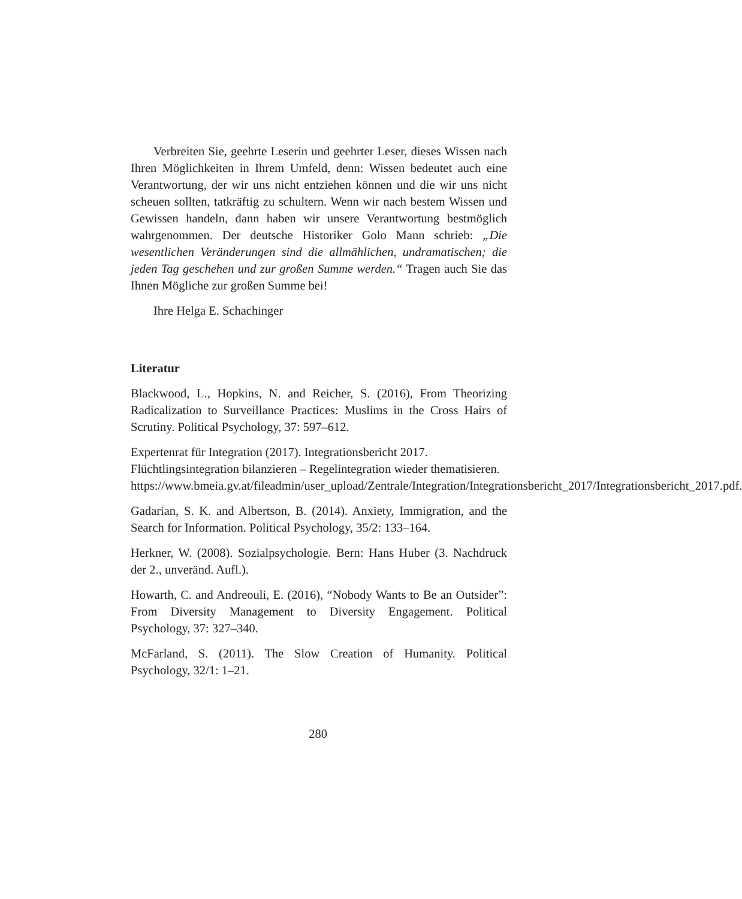Verbreiten Sie, geehrte Leserin und geehrter Leser, dieses Wissen nach Ihren Möglichkeiten in Ihrem Umfeld, denn: Wissen bedeutet auch eine Verantwortung, der wir uns nicht entziehen können und die wir uns nicht scheuen sollten, tatkräftig zu schultern. Wenn wir nach bestem Wissen und Gewissen handeln, dann haben wir unsere Verantwortung bestmöglich wahrgenommen. Der deutsche Historiker Golo Mann schrieb: „Die wesentlichen Veränderungen sind die allmählichen, undramatischen; die jeden Tag geschehen und zur großen Summe werden.“ Tragen auch Sie das Ihnen Mögliche zur großen Summe bei!
Ihre Helga E. Schachinger
Literatur
Blackwood, L., Hopkins, N. and Reicher, S. (2016), From Theorizing Radicalization to Surveillance Practices: Muslims in the Cross Hairs of Scrutiny. Political Psychology, 37: 597–612.
Expertenrat für Integration (2017). Integrationsbericht 2017. Flüchtlingsintegration bilanzieren – Regelintegration wieder thematisieren. https://www.bmeia.gv.at/fileadmin/user_upload/Zentrale/Integration/Integrationsbericht_2017/Integrationsbericht_2017.pdf.
Gadarian, S. K. and Albertson, B. (2014). Anxiety, Immigration, and the Search for Information. Political Psychology, 35/2: 133–164.
Herkner, W. (2008). Sozialpsychologie. Bern: Hans Huber (3. Nachdruck der 2., unveränd. Aufl.).
Howarth, C. and Andreouli, E. (2016), “Nobody Wants to Be an Outsider”: From Diversity Management to Diversity Engagement. Political Psychology, 37: 327–340.
McFarland, S. (2011). The Slow Creation of Humanity. Political Psychology, 32/1: 1–21.
280